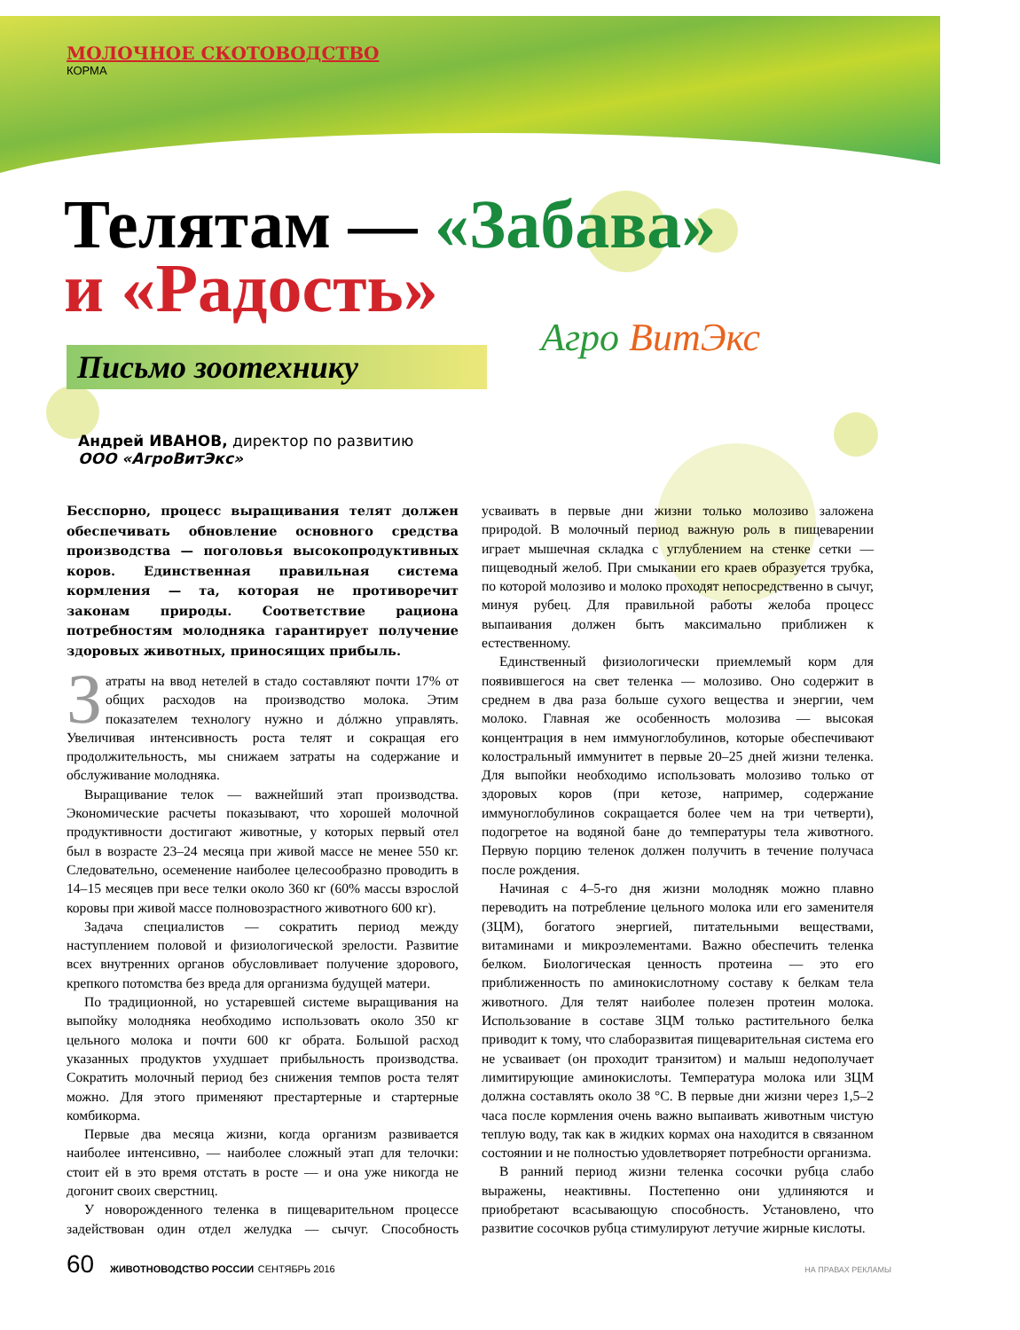Агро ВитЭкс
МОЛОЧНОЕ СКОТОВОДСТВО
КОРМА
Телятам — «Забава»
и «Радость»
Письмо зоотехнику
Андрей ИВАНОВ, директор по развитию
ООО «АгроВитЭкс»
Бесспорно, процесс выращивания телят должен обеспечивать обновление основного средства производства — поголовья высокопродуктивных коров. Единственная правильная система кормления — та, которая не противоречит законам природы. Соответствие рациона потребностям молодняка гарантирует получение здоровых животных, приносящих прибыль.
Затраты на ввод нетелей в стадо составляют почти 17% от общих расходов на производство молока. Этим показателем технологу нужно и дóлжно управлять. Увеличивая интенсивность роста телят и сокращая его продолжительность, мы снижаем затраты на содержание и обслуживание молодняка.
Выращивание телок — важнейший этап производства. Экономические расчеты показывают, что хорошей молочной продуктивности достигают животные, у которых первый отел был в возрасте 23–24 месяца при живой массе не менее 550 кг. Следовательно, осеменение наиболее целесообразно проводить в 14–15 месяцев при весе телки около 360 кг (60% массы взрослой коровы при живой массе полновозрастного животного 600 кг).
Задача специалистов — сократить период между наступлением половой и физиологической зрелости. Развитие всех внутренних органов обусловливает получение здорового, крепкого потомства без вреда для организма будущей матери.
По традиционной, но устаревшей системе выращивания на выпойку молодняка необходимо использовать около 350 кг цельного молока и почти 600 кг обрата. Большой расход указанных продуктов ухудшает прибыльность производства. Сократить молочный период без снижения темпов роста телят можно. Для этого применяют престартерные и стартерные комбикорма.
Первые два месяца жизни, когда организм развивается наиболее интенсивно, — наиболее сложный этап для телочки: стоит ей в это время отстать в росте — и она уже никогда не догонит своих сверстниц.
У новорожденного теленка в пищеварительном процессе задействован один отдел желудка — сычуг. Способность усваивать в первые дни жизни только молозиво заложена природой. В молочный период важную роль в пищеварении играет мышечная складка с углублением на стенке сетки — пищеводный желоб. При смыкании его краев образуется трубка, по которой молозиво и молоко проходят непосредственно в сычуг, минуя рубец. Для правильной работы желоба процесс выпаивания должен быть максимально приближен к естественному.
Единственный физиологически приемлемый корм для появившегося на свет теленка — молозиво. Оно содержит в среднем в два раза больше сухого вещества и энергии, чем молоко. Главная же особенность молозива — высокая концентрация в нем иммуноглобулинов, которые обеспечивают колостральный иммунитет в первые 20–25 дней жизни теленка. Для выпойки необходимо использовать молозиво только от здоровых коров (при кетозе, например, содержание иммуноглобулинов сокращается более чем на три четверти), подогретое на водяной бане до температуры тела животного. Первую порцию теленок должен получить в течение получаса после рождения.
Начиная с 4–5-го дня жизни молодняк можно плавно переводить на потребление цельного молока или его заменителя (ЗЦМ), богатого энергией, питательными веществами, витаминами и микроэлементами. Важно обеспечить теленка белком. Биологическая ценность протеина — это его приближенность по аминокислотному составу к белкам тела животного. Для телят наиболее полезен протеин молока. Использование в составе ЗЦМ только растительного белка приводит к тому, что слаборазвитая пищеварительная система его не усваивает (он проходит транзитом) и малыш недополучает лимитирующие аминокислоты. Температура молока или ЗЦМ должна составлять около 38 °С. В первые дни жизни через 1,5–2 часа после кормления очень важно выпаивать животным чистую теплую воду, так как в жидких кормах она находится в связанном состоянии и не полностью удовлетворяет потребности организма.
В ранний период жизни теленка сосочки рубца слабо выражены, неактивны. Постепенно они удлиняются и приобретают всасывающую способность. Установлено, что развитие сосочков рубца стимулируют летучие жирные кислоты.
60 ЖИВОТНОВОДСТВО РОССИИ СЕНТЯБРЬ 2016 НА ПРАВАХ РЕКЛАМЫ